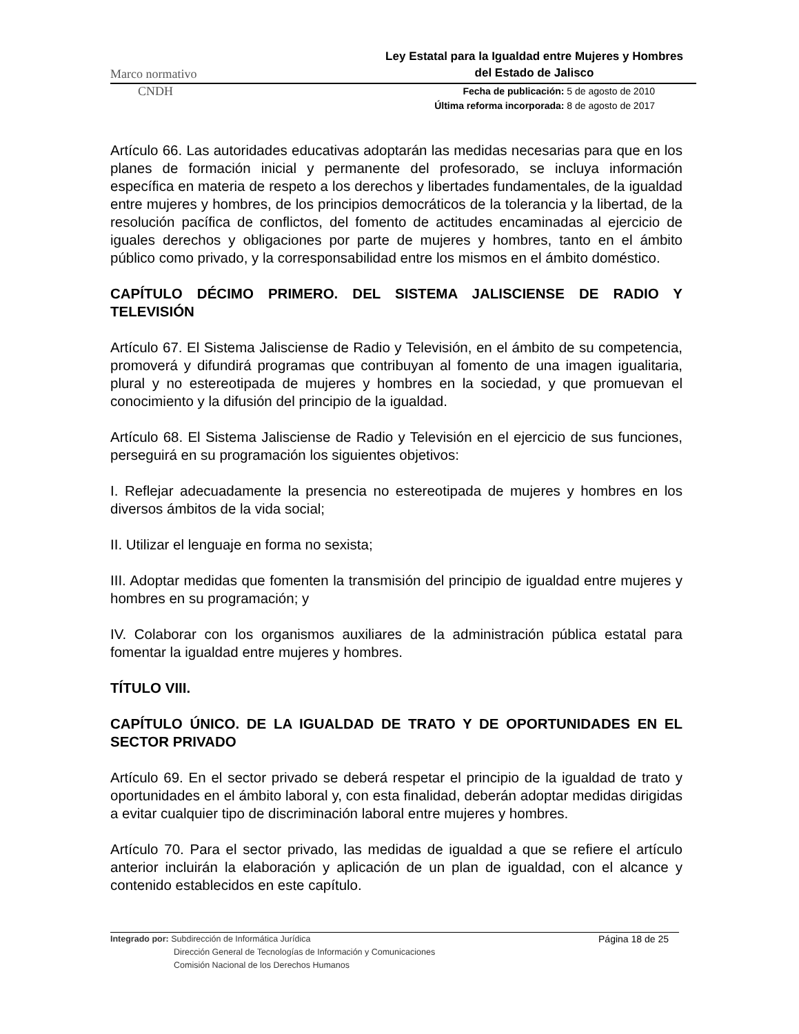Marco normativo Ley Estatal para la Igualdad entre Mujeres y Hombres
del Estado de Jalisco
CNDH Fecha de publicación: 5 de agosto de 2010
Última reforma incorporada: 8 de agosto de 2017
Artículo 66. Las autoridades educativas adoptarán las medidas necesarias para que en los planes de formación inicial y permanente del profesorado, se incluya información específica en materia de respeto a los derechos y libertades fundamentales, de la igualdad entre mujeres y hombres, de los principios democráticos de la tolerancia y la libertad, de la resolución pacífica de conflictos, del fomento de actitudes encaminadas al ejercicio de iguales derechos y obligaciones por parte de mujeres y hombres, tanto en el ámbito público como privado, y la corresponsabilidad entre los mismos en el ámbito doméstico.
CAPÍTULO DÉCIMO PRIMERO. DEL SISTEMA JALISCIENSE DE RADIO Y TELEVISIÓN
Artículo 67. El Sistema Jalisciense de Radio y Televisión, en el ámbito de su competencia, promoverá y difundirá programas que contribuyan al fomento de una imagen igualitaria, plural y no estereotipada de mujeres y hombres en la sociedad, y que promuevan el conocimiento y la difusión del principio de la igualdad.
Artículo 68. El Sistema Jalisciense de Radio y Televisión en el ejercicio de sus funciones, perseguirá en su programación los siguientes objetivos:
I. Reflejar adecuadamente la presencia no estereotipada de mujeres y hombres en los diversos ámbitos de la vida social;
II. Utilizar el lenguaje en forma no sexista;
III. Adoptar medidas que fomenten la transmisión del principio de igualdad entre mujeres y hombres en su programación; y
IV. Colaborar con los organismos auxiliares de la administración pública estatal para fomentar la igualdad entre mujeres y hombres.
TÍTULO VIII.
CAPÍTULO ÚNICO. DE LA IGUALDAD DE TRATO Y DE OPORTUNIDADES EN EL SECTOR PRIVADO
Artículo 69. En el sector privado se deberá respetar el principio de la igualdad de trato y oportunidades en el ámbito laboral y, con esta finalidad, deberán adoptar medidas dirigidas a evitar cualquier tipo de discriminación laboral entre mujeres y hombres.
Artículo 70. Para el sector privado, las medidas de igualdad a que se refiere el artículo anterior incluirán la elaboración y aplicación de un plan de igualdad, con el alcance y contenido establecidos en este capítulo.
Integrado por: Subdirección de Informática Jurídica
Dirección General de Tecnologías de Información y Comunicaciones
Comisión Nacional de los Derechos Humanos
Página 18 de 25